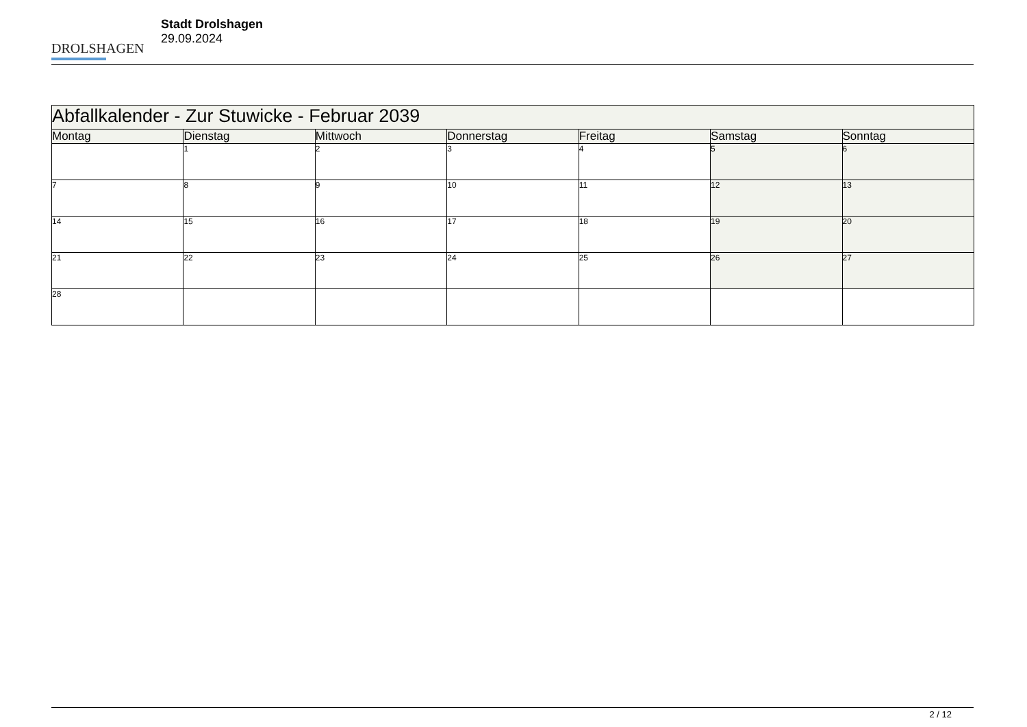DROLSHAGEN
Stadt Drolshagen
29.09.2024
| Abfallkalender - Zur Stuwicke - Februar 2039 | | | | | | |
| Montag | Dienstag | Mittwoch | Donnerstag | Freitag | Samstag | Sonntag |
| | 1 | 2 | 3 | 4 | 5 | 6 |
| 7 | 8 | 9 | 10 | 11 | 12 | 13 |
| 14 | 15 | 16 | 17 | 18 | 19 | 20 |
| 21 | 22 | 23 | 24 | 25 | 26 | 27 |
| 28 | | | | | | |
2 / 12